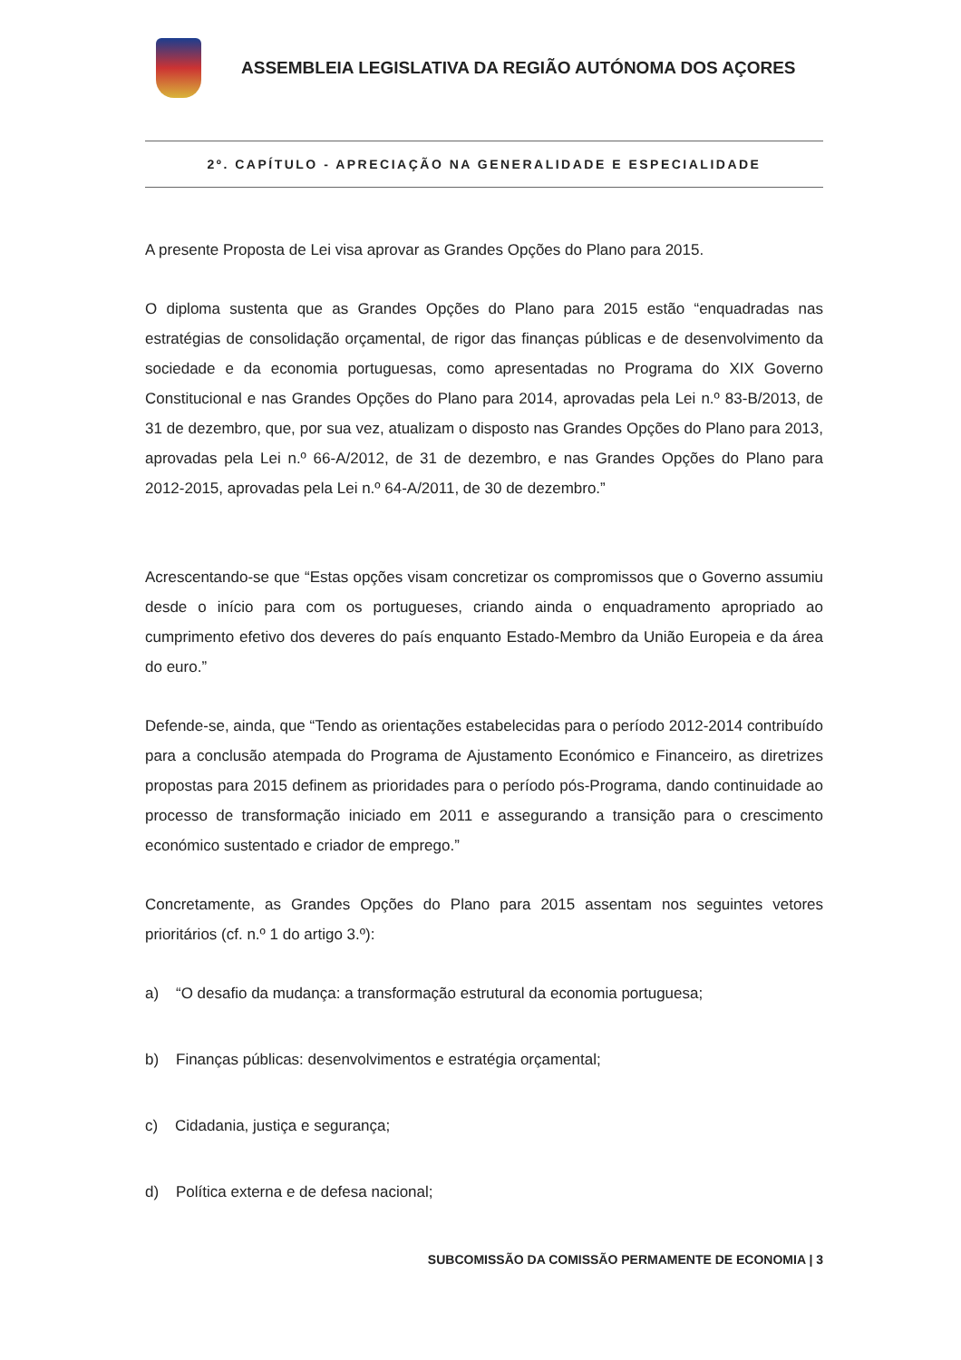ASSEMBLEIA LEGISLATIVA DA REGIÃO AUTÓNOMA DOS AÇORES
2º. CAPÍTULO - APRECIAÇÃO NA GENERALIDADE E ESPECIALIDADE
A presente Proposta de Lei visa aprovar as Grandes Opções do Plano para 2015.
O diploma sustenta que as Grandes Opções do Plano para 2015 estão “enquadradas nas estratégias de consolidação orçamental, de rigor das finanças públicas e de desenvolvimento da sociedade e da economia portuguesas, como apresentadas no Programa do XIX Governo Constitucional e nas Grandes Opções do Plano para 2014, aprovadas pela Lei n.º 83-B/2013, de 31 de dezembro, que, por sua vez, atualizam o disposto nas Grandes Opções do Plano para 2013, aprovadas pela Lei n.º 66-A/2012, de 31 de dezembro, e nas Grandes Opções do Plano para 2012-2015, aprovadas pela Lei n.º 64-A/2011, de 30 de dezembro.”
Acrescentando-se que “Estas opções visam concretizar os compromissos que o Governo assumiu desde o início para com os portugueses, criando ainda o enquadramento apropriado ao cumprimento efetivo dos deveres do país enquanto Estado-Membro da União Europeia e da área do euro.”
Defende-se, ainda, que “Tendo as orientações estabelecidas para o período 2012-2014 contribuído para a conclusão atempada do Programa de Ajustamento Económico e Financeiro, as diretrizes propostas para 2015 definem as prioridades para o período pós-Programa, dando continuidade ao processo de transformação iniciado em 2011 e assegurando a transição para o crescimento económico sustentado e criador de emprego.”
Concretamente, as Grandes Opções do Plano para 2015 assentam nos seguintes vetores prioritários (cf. n.º 1 do artigo 3.º):
a) “O desafio da mudança: a transformação estrutural da economia portuguesa;
b) Finanças públicas: desenvolvimentos e estratégia orçamental;
c) Cidadania, justiça e segurança;
d) Política externa e de defesa nacional;
SUBCOMISSÃO DA COMISSÃO PERMAMENTE DE ECONOMIA | 3